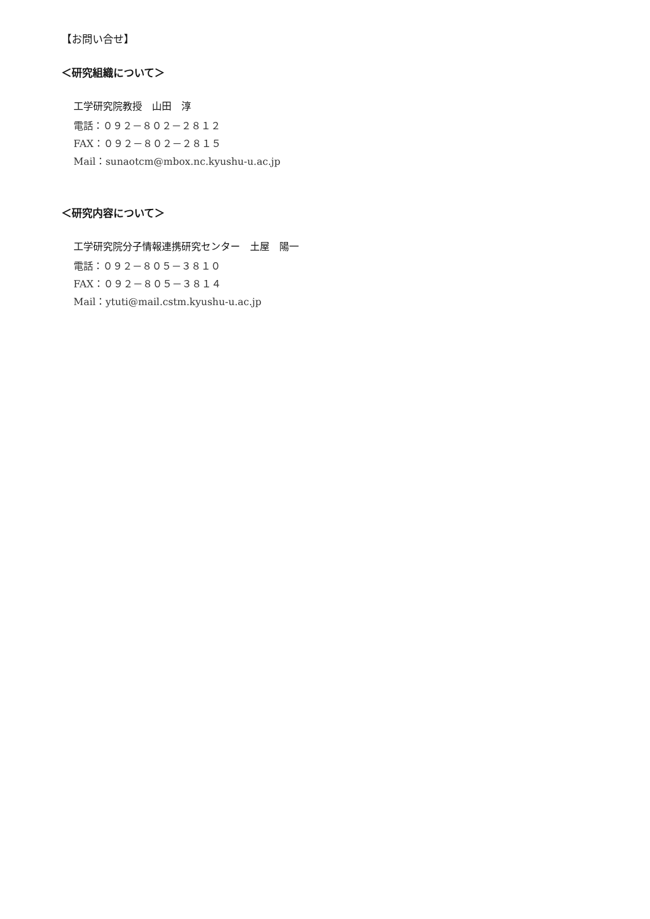【お問い合せ】
＜研究組織について＞
工学研究院教授　山田　淳
電話：０９２－８０２－２８１２
FAX：０９２－８０２－２８１５
Mail：sunaotcm@mbox.nc.kyushu-u.ac.jp
＜研究内容について＞
工学研究院分子情報連携研究センター　土屋　陽一
電話：０９２－８０５－３８１０
FAX：０９２－８０５－３８１４
Mail：ytuti@mail.cstm.kyushu-u.ac.jp